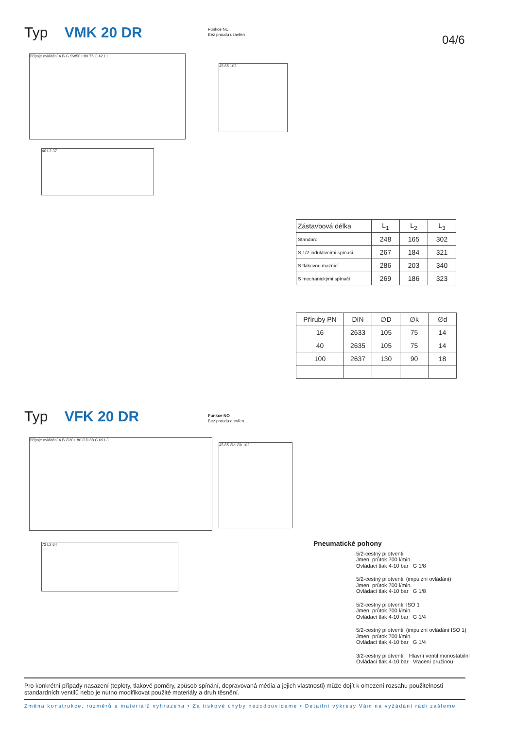Typ VMK 20 DR
Funkce NC
Bez proudu uzavřen
04/6
Přípoje ovládání A B G SW50 □80 75 C 42 L1
45 85 102
46 L2 37
| Zástavbová délka | L<sub>1</sub> | L<sub>2</sub> | L<sub>3</sub> |
| Standard | 248 | 165 | 302 |
| S 1/2 induktivními spínači | 267 | 184 | 321 |
| S tlakovou maznicí | 286 | 203 | 340 |
| S mechanickými spínači | 269 | 186 | 323 |
| Příruby PN | DIN | ∅D | ∅k | ∅d |
| --- | --- | --- | --- | --- |
| 16 | 2633 | 105 | 75 | 14 |
| 40 | 2635 | 105 | 75 | 14 |
| 100 | 2637 | 130 | 90 | 18 |
Typ VFK 20 DR
Funkce NO
Bez proudu otevřen
Přípoje ovládání A B ∅20 □80 ∅D 88 C 69 L3
45 85 ∅d ∅k 102
73 L2 64
Pneumatické pohony
5/2-cestný pilotventil
Jmen. průtok 700 l/min.
Ovládací tlak 4-10 bar G 1/8
5/2-cestný pilotventil (impulzní ovládání)
Jmen. průtok 700 l/min.
Ovládací tlak 4-10 bar G 1/8
5/2-cestný pilotventil ISO 1
Jmen. průtok 700 l/min.
Ovládací tlak 4-10 bar G 1/4
5/2-cestný pilotventil (impulzní ovládání ISO 1)
Jmen. průtok 700 l/min.
Ovládací tlak 4-10 bar G 1/4
3/2-cestný pilotventil Hlavní ventil monostabilní
Ovládací tlak 4-10 bar Vracení pružinou
Pro konkrétní případy nasazení (teploty, tlakové poměry, způsob spínání, dopravovaná média a jejich vlastnosti) může dojít k omezení rozsahu použitelnosti standardních ventilů nebo je nutno modifikovat použité materiály a druh těsnění.
Změna konstrukce, rozměrů a materiálů vyhrazena • Za tiskové chyby nezodpovídáme • Detailní výkresy Vám na vyžádání rádi zašleme